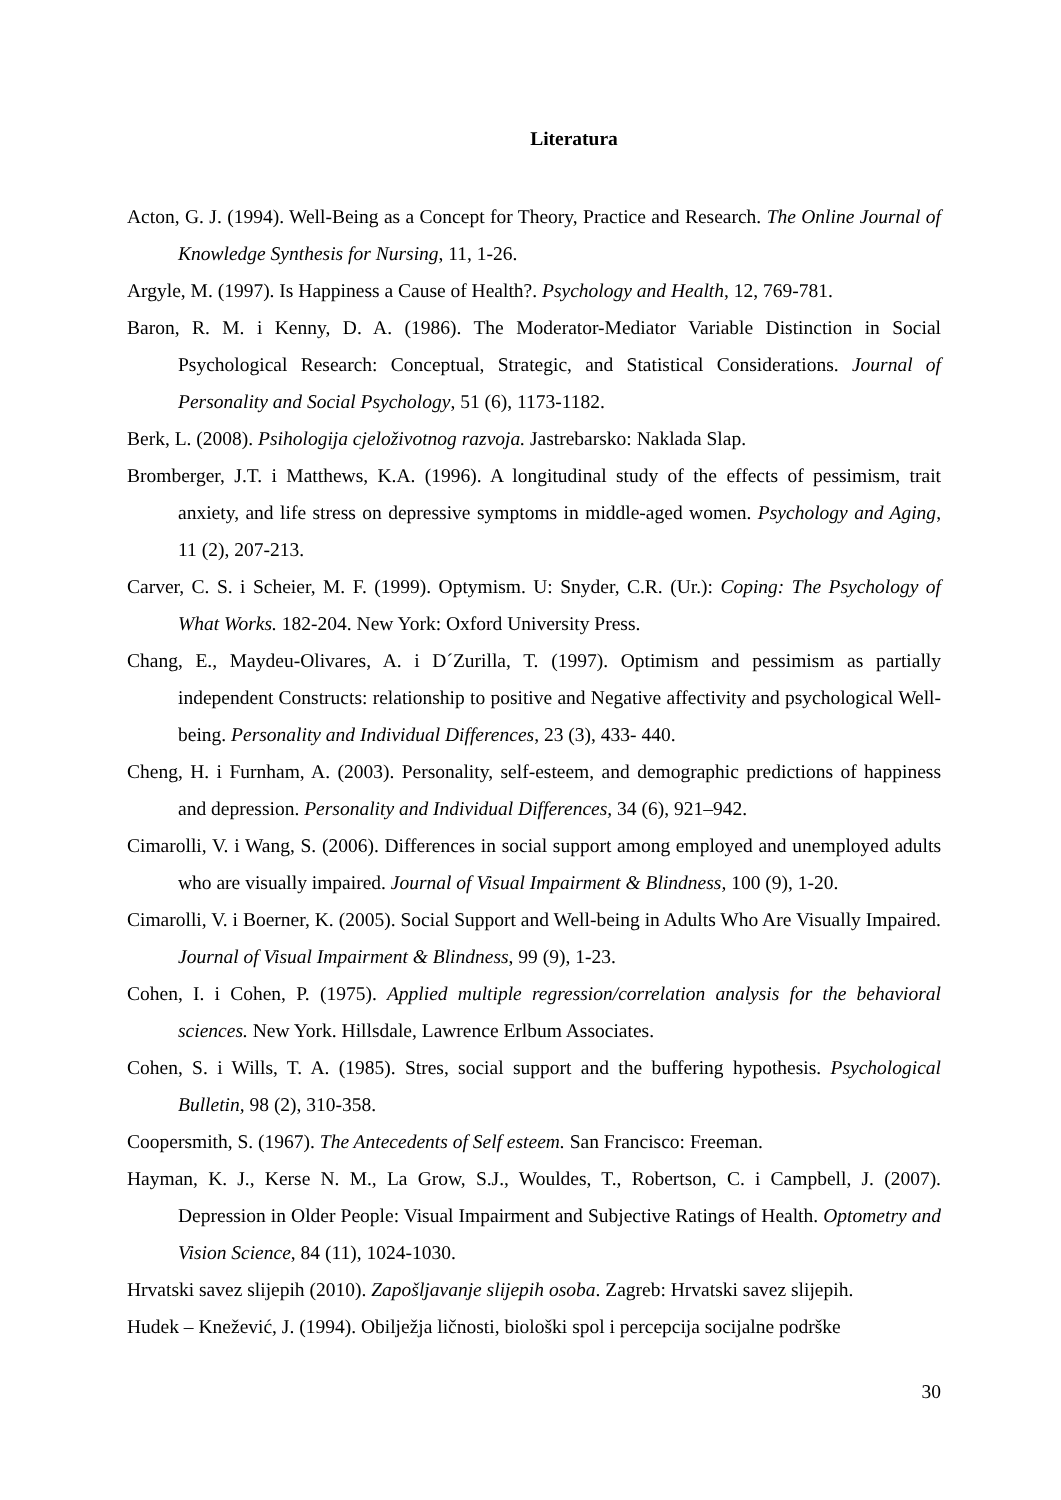Literatura
Acton, G. J. (1994). Well-Being as a Concept for Theory, Practice and Research. The Online Journal of Knowledge Synthesis for Nursing, 11, 1-26.
Argyle, M. (1997). Is Happiness a Cause of Health?. Psychology and Health, 12, 769-781.
Baron, R. M. i Kenny, D. A. (1986). The Moderator-Mediator Variable Distinction in Social Psychological Research: Conceptual, Strategic, and Statistical Considerations. Journal of Personality and Social Psychology, 51 (6), 1173-1182.
Berk, L. (2008). Psihologija cjeloživotnog razvoja. Jastrebarsko: Naklada Slap.
Bromberger, J.T. i Matthews, K.A. (1996). A longitudinal study of the effects of pessimism, trait anxiety, and life stress on depressive symptoms in middle-aged women. Psychology and Aging, 11 (2), 207-213.
Carver, C. S. i Scheier, M. F. (1999). Optymism. U: Snyder, C.R. (Ur.): Coping: The Psychology of What Works. 182-204. New York: Oxford University Press.
Chang, E., Maydeu-Olivares, A. i D´Zurilla, T. (1997). Optimism and pessimism as partially independent Constructs: relationship to positive and Negative affectivity and psychological Well-being. Personality and Individual Differences, 23 (3), 433- 440.
Cheng, H. i Furnham, A. (2003). Personality, self-esteem, and demographic predictions of happiness and depression. Personality and Individual Differences, 34 (6), 921–942.
Cimarolli, V. i Wang, S. (2006). Differences in social support among employed and unemployed adults who are visually impaired. Journal of Visual Impairment & Blindness, 100 (9), 1-20.
Cimarolli, V. i Boerner, K. (2005). Social Support and Well-being in Adults Who Are Visually Impaired. Journal of Visual Impairment & Blindness, 99 (9), 1-23.
Cohen, I. i Cohen, P. (1975). Applied multiple regression/correlation analysis for the behavioral sciences. New York. Hillsdale, Lawrence Erlbum Associates.
Cohen, S. i Wills, T. A. (1985). Stres, social support and the buffering hypothesis. Psychological Bulletin, 98 (2), 310-358.
Coopersmith, S. (1967). The Antecedents of Self esteem. San Francisco: Freeman.
Hayman, K. J., Kerse N. M., La Grow, S.J., Wouldes, T., Robertson, C. i Campbell, J. (2007). Depression in Older People: Visual Impairment and Subjective Ratings of Health. Optometry and Vision Science, 84 (11), 1024-1030.
Hrvatski savez slijepih (2010). Zapošljavanje slijepih osoba. Zagreb: Hrvatski savez slijepih.
Hudek – Knežević, J. (1994). Obilježja ličnosti, biološki spol i percepcija socijalne podrške
30